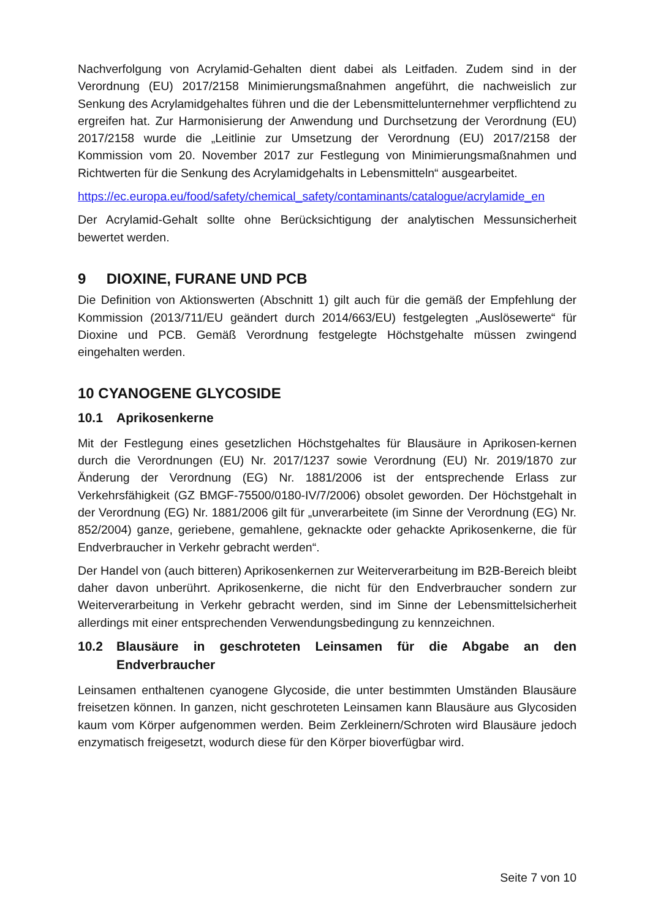Nachverfolgung von Acrylamid-Gehalten dient dabei als Leitfaden. Zudem sind in der Verordnung (EU) 2017/2158 Minimierungsmaßnahmen angeführt, die nachweislich zur Senkung des Acrylamidgehaltes führen und die der Lebensmittelunternehmer verpflichtend zu ergreifen hat. Zur Harmonisierung der Anwendung und Durchsetzung der Verordnung (EU) 2017/2158 wurde die „Leitlinie zur Umsetzung der Verordnung (EU) 2017/2158 der Kommission vom 20. November 2017 zur Festlegung von Minimierungsmaßnahmen und Richtwerten für die Senkung des Acrylamidgehalts in Lebensmitteln“ ausgearbeitet.
https://ec.europa.eu/food/safety/chemical_safety/contaminants/catalogue/acrylamide_en
Der Acrylamid-Gehalt sollte ohne Berücksichtigung der analytischen Messunsicherheit bewertet werden.
9 DIOXINE, FURANE UND PCB
Die Definition von Aktionswerten (Abschnitt 1) gilt auch für die gemäß der Empfehlung der Kommission (2013/711/EU geändert durch 2014/663/EU) festgelegten „Auslösewerte“ für Dioxine und PCB. Gemäß Verordnung festgelegte Höchstgehalte müssen zwingend eingehalten werden.
10 CYANOGENE GLYCOSIDE
10.1 Aprikosenkerne
Mit der Festlegung eines gesetzlichen Höchstgehaltes für Blausäure in Aprikosen-kernen durch die Verordnungen (EU) Nr. 2017/1237 sowie Verordnung (EU) Nr. 2019/1870 zur Änderung der Verordnung (EG) Nr. 1881/2006 ist der entsprechende Erlass zur Verkehrsfähigkeit (GZ BMGF-75500/0180-IV/7/2006) obsolet geworden. Der Höchstgehalt in der Verordnung (EG) Nr. 1881/2006 gilt für „unverarbeitete (im Sinne der Verordnung (EG) Nr. 852/2004) ganze, geriebene, gemahlene, geknackte oder gehackte Aprikosenkerne, die für Endverbraucher in Verkehr gebracht werden“.
Der Handel von (auch bitteren) Aprikosenkernen zur Weiterverarbeitung im B2B-Bereich bleibt daher davon unberührt. Aprikosenkerne, die nicht für den Endverbraucher sondern zur Weiterverarbeitung in Verkehr gebracht werden, sind im Sinne der Lebensmittelsicherheit allerdings mit einer entsprechenden Verwendungsbedingung zu kennzeichnen.
10.2 Blausäure in geschroteten Leinsamen für die Abgabe an den Endverbraucher
Leinsamen enthaltenen cyanogene Glycoside, die unter bestimmten Umständen Blausäure freisetzen können. In ganzen, nicht geschroteten Leinsamen kann Blausäure aus Glycosiden kaum vom Körper aufgenommen werden. Beim Zerkleinern/Schroten wird Blausäure jedoch enzymatisch freigesetzt, wodurch diese für den Körper bioverfügbar wird.
Seite 7 von 10